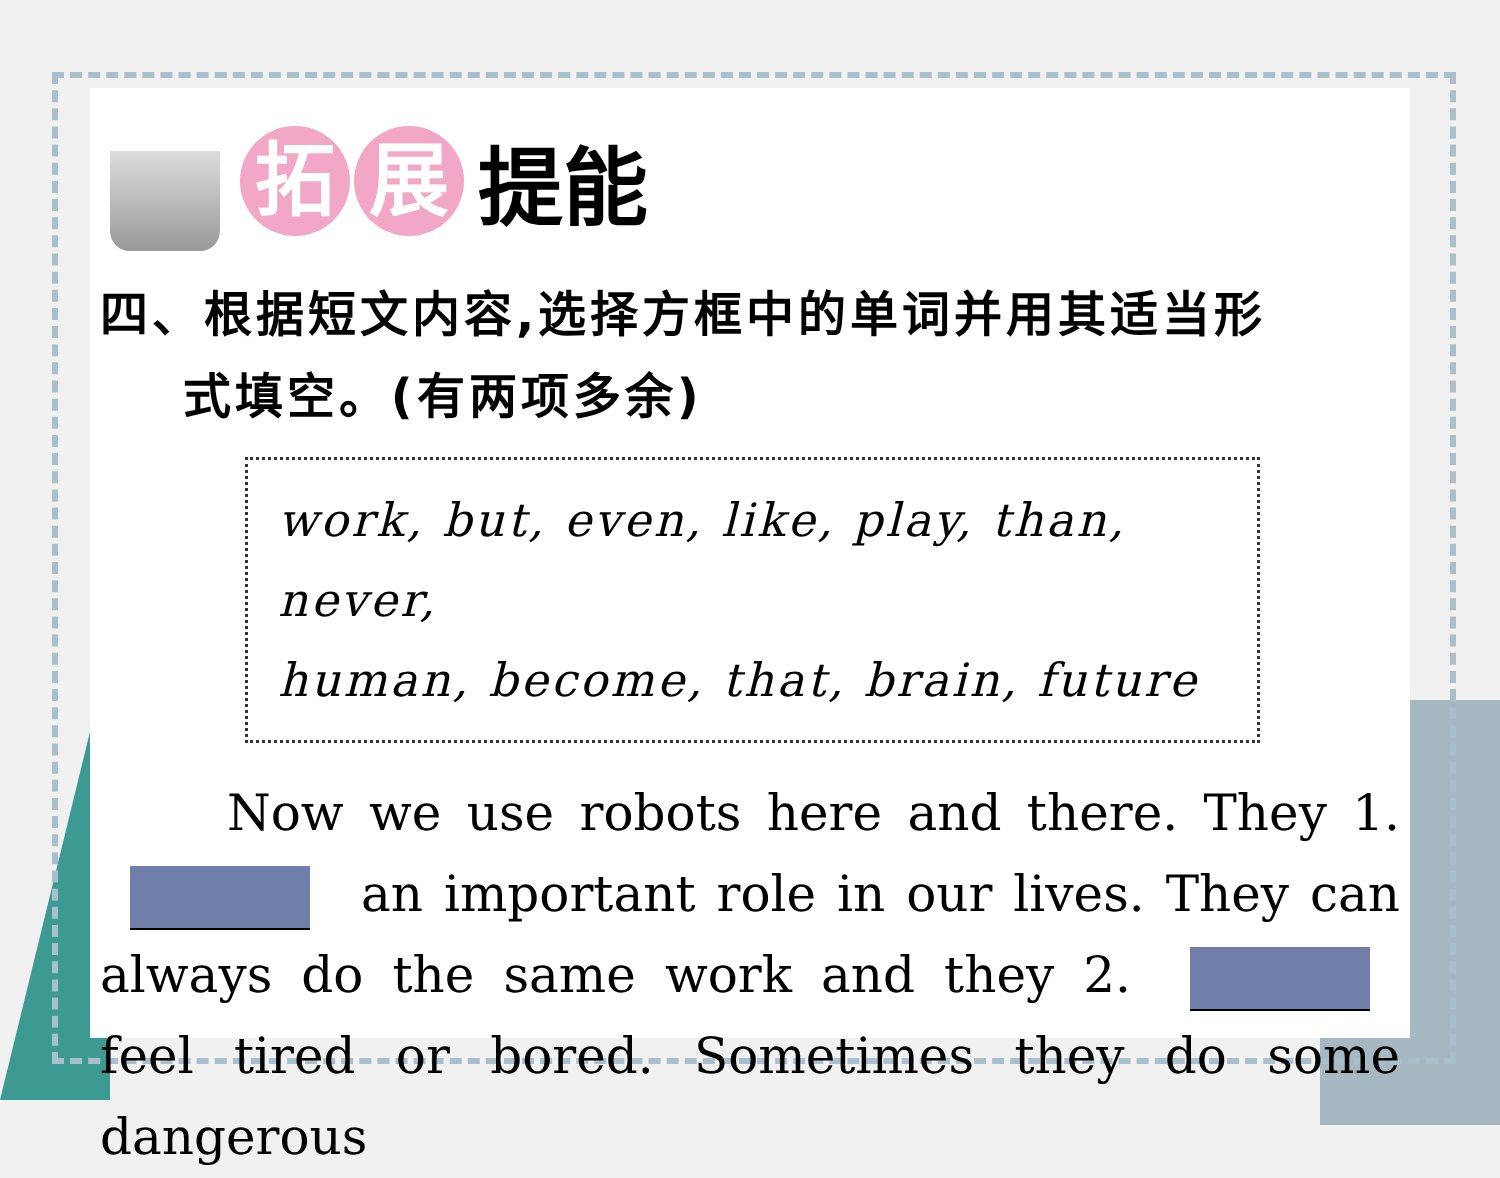拓展 提能
四、根据短文内容,选择方框中的单词并用其适当形
式填空。(有两项多余)
work, but, even, like, play, than, never,
human, become, that, brain, future
Now we use robots here and there. They 1. an important role in our lives. They can always do the same work and they 2. feel tired or bored. Sometimes they do some dangerous